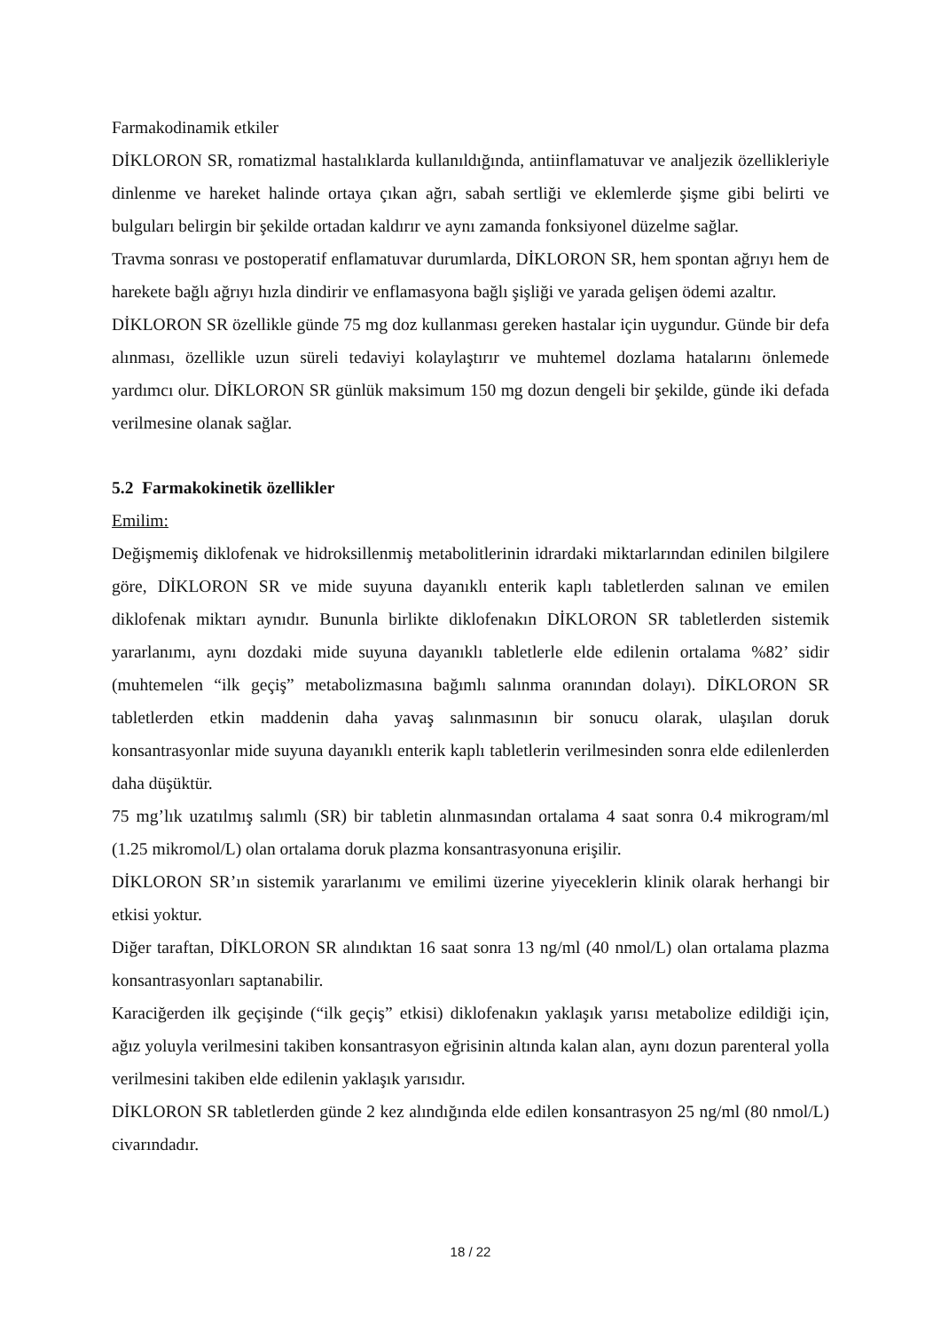Farmakodinamik etkiler
DİKLORON SR, romatizmal hastalıklarda kullanıldığında, antiinflamatuvar ve analjezik özellikleriyle dinlenme ve hareket halinde ortaya çıkan ağrı, sabah sertliği ve eklemlerde şişme gibi belirti ve bulguları belirgin bir şekilde ortadan kaldırır ve aynı zamanda fonksiyonel düzelme sağlar.
Travma sonrası ve postoperatif enflamatuvar durumlarda, DİKLORON SR, hem spontan ağrıyı hem de harekete bağlı ağrıyı hızla dindirir ve enflamasyona bağlı şişliği ve yarada gelişen ödemi azaltır.
DİKLORON SR özellikle günde 75 mg doz kullanması gereken hastalar için uygundur. Günde bir defa alınması, özellikle uzun süreli tedaviyi kolaylaştırır ve muhtemel dozlama hatalarını önlemede yardımcı olur. DİKLORON SR günlük maksimum 150 mg dozun dengeli bir şekilde, günde iki defada verilmesine olanak sağlar.
5.2 Farmakokinetik özellikler
Emilim:
Değişmemiş diklofenak ve hidroksillenmiş metabolitlerinin idrardaki miktarlarından edinilen bilgilere göre, DİKLORON SR ve mide suyuna dayanıklı enterik kaplı tabletlerden salınan ve emilen diklofenak miktarı aynıdır. Bununla birlikte diklofenakın DİKLORON SR tabletlerden sistemik yararlanımı, aynı dozdaki mide suyuna dayanıklı tabletlerle elde edilenin ortalama %82’ sidir (muhtemelen “ilk geçiş” metabolizmasına bağımlı salınma oranından dolayı). DİKLORON SR tabletlerden etkin maddenin daha yavaş salınmasının bir sonucu olarak, ulaşılan doruk konsantrasyonlar mide suyuna dayanıklı enterik kaplı tabletlerin verilmesinden sonra elde edilenlerden daha düşüktür.
75 mg’lık uzatılmış salımlı (SR) bir tabletin alınmasından ortalama 4 saat sonra 0.4 mikrogram/ml (1.25 mikromol/L) olan ortalama doruk plazma konsantrasyonuna erişilir.
DİKLORON SR’ın sistemik yararlanımı ve emilimi üzerine yiyeceklerin klinik olarak herhangi bir etkisi yoktur.
Diğer taraftan, DİKLORON SR alındıktan 16 saat sonra 13 ng/ml (40 nmol/L) olan ortalama plazma konsantrasyonları saptanabilir.
Karaciğerden ilk geçişinde (“ilk geçiş” etkisi) diklofenakın yaklaşık yarısı metabolize edildiği için, ağız yoluyla verilmesini takiben konsantrasyon eğrisinin altında kalan alan, aynı dozun parenteral yolla verilmesini takiben elde edilenin yaklaşık yarısıdır.
DİKLORON SR tabletlerden günde 2 kez alındığında elde edilen konsantrasyon 25 ng/ml (80 nmol/L) civarındadır.
18 / 22